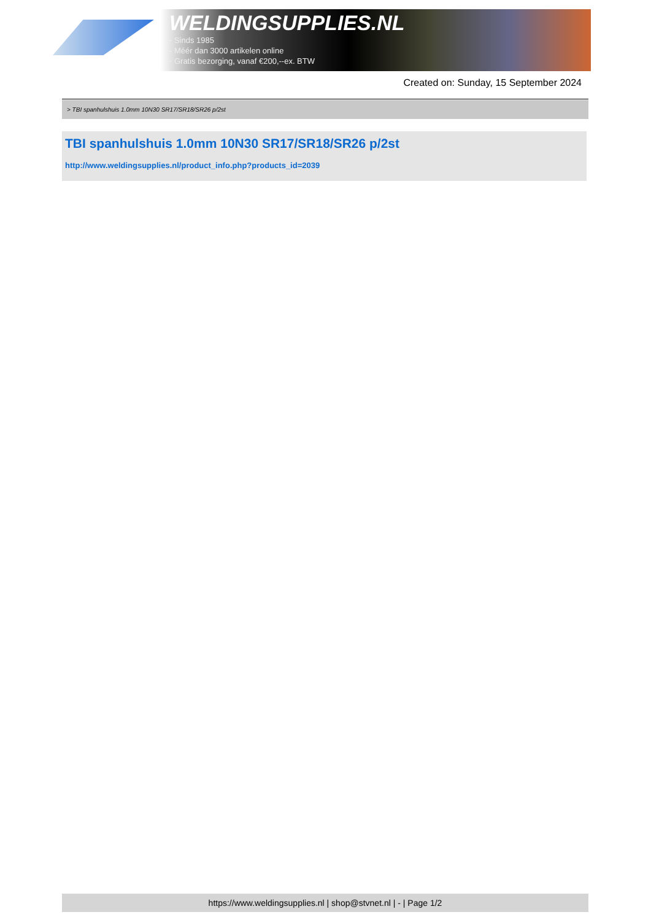WELDINGSUPPLIES.NL
- Sinds 1985
- Méér dan 3000 artikelen online
- Gratis bezorging, vanaf €200,--ex. BTW
Created on: Sunday, 15 September 2024
> TBI spanhulshuis 1.0mm 10N30 SR17/SR18/SR26 p/2st
TBI spanhulshuis 1.0mm 10N30 SR17/SR18/SR26 p/2st
http://www.weldingsupplies.nl/product_info.php?products_id=2039
https://www.weldingsupplies.nl | shop@stvnet.nl | - | Page 1/2